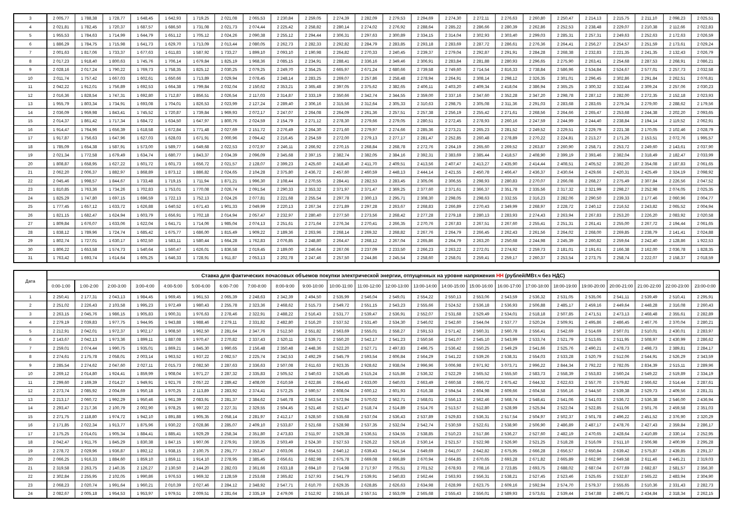| 3 | 2 005,77 | 1 788,38 | 1 728,77 | 1 648,45 | 1 642,93 | 1 719,25 | 2 021,08 | 2 065,53 | 2 230,84 | 2 259,05 | 2 274,39 | 2 282,09 | 2 279,53 | 2 294,69 | 2 274,30 | 2 272,11 | 2 276,63 | 2 260,80 | 2 250,47 | 2 214,13 | 2 215,75 | 2 211,10 | 2 098,23 | 2 025,51 |
| 4 | 2 021,81 | 1 782,45 | 1 720,37 | 1 687,57 | 1 686,50 | 1 731,08 | 2 021,73 | 2 074,44 | 2 225,42 | 2 258,82 | 2 280,14 | 2 274,02 | 2 276,92 | 2 288,64 | 2 285,22 | 2 286,66 | 2 280,39 | 2 262,86 | 2 252,53 | 2 238,48 | 2 229,07 | 2 210,38 | 2 112,66 | 2 022,83 |
| 5 | 1 955,53 | 1 784,63 | 1 714,99 | 1 644,79 | 1 651,12 | 1 705,12 | 2 024,26 | 2 090,38 | 2 255,12 | 2 294,44 | 2 306,31 | 2 297,63 | 2 300,89 | 2 334,15 | 2 314,04 | 2 302,93 | 2 303,40 | 2 299,03 | 2 285,31 | 2 257,31 | 2 249,63 | 2 252,63 | 2 172,63 | 2 026,59 |
| 6 | 1 886,29 | 1 784,75 | 1 715,98 | 1 641,73 | 1 629,70 | 1 713,09 | 2 013,44 | 2 080,05 | 2 262,73 | 2 282,33 | 2 292,82 | 2 284,79 | 2 283,85 | 2 293,18 | 2 283,69 | 2 287,72 | 2 286,61 | 2 276,36 | 2 264,41 | 2 256,27 | 2 254,57 | 2 251,59 | 2 173,61 | 2 029,24 |
| 7 | 2 001,63 | 1 817,06 | 1 733,37 | 1 677,63 | 1 611,83 | 1 587,92 | 1 733,27 | 1 899,10 | 2 093,10 | 2 190,98 | 2 264,82 | 2 270,33 | 2 240,45 | 2 239,37 | 2 279,04 | 2 292,87 | 2 291,91 | 2 284,28 | 2 268,38 | 2 232,83 | 2 221,35 | 2 241,35 | 2 132,43 | 2 026,79 |
| 8 | 2 017,23 | 1 918,40 | 1 800,63 | 1 745,76 | 1 706,14 | 1 679,84 | 1 825,19 | 1 968,36 | 2 085,15 | 2 234,91 | 2 288,41 | 2 336,16 | 2 349,46 | 2 306,91 | 2 283,84 | 2 281,88 | 2 280,93 | 2 296,65 | 2 275,90 | 2 263,41 | 2 254,68 | 2 287,53 | 2 268,91 | 2 086,21 |
| 9 | 2 028,16 | 2 017,24 | 1 790,22 | 1 769,73 | 1 758,35 | 1 825,12 | 2 030,25 | 2 079,25 | 2 249,70 | 2 354,25 | 2 665,97 | 2 671,24 | 2 680,66 | 2 739,58 | 2 749,60 | 2 714,54 | 2 816,33 | 2 738,84 | 2 586,96 | 2 534,84 | 2 524,67 | 2 577,01 | 2 257,73 | 2 032,58 |
| 10 | 2 011,74 | 1 757,42 | 1 667,03 | 1 602,61 | 1 650,66 | 1 713,89 | 2 029,94 | 2 078,45 | 2 248,14 | 2 283,25 | 2 269,07 | 2 257,86 | 2 258,48 | 2 278,94 | 2 264,91 | 2 308,14 | 2 298,12 | 2 326,35 | 2 301,01 | 2 296,45 | 2 302,86 | 2 291,84 | 2 262,51 | 2 076,81 |
| 11 | 2 042,22 | 1 912,01 | 1 756,89 | 1 692,53 | 1 664,38 | 1 799,84 | 2 032,04 | 2 150,62 | 2 353,21 | 2 365,48 | 2 397,05 | 2 375,62 | 2 382,65 | 2 406,11 | 2 403,20 | 2 409,34 | 2 418,04 | 2 386,94 | 2 365,25 | 2 300,32 | 2 322,44 | 2 309,24 | 2 257,06 | 2 030,23 |
| 12 | 2 016,36 | 1 828,54 | 1 747,31 | 1 692,80 | 1 712,87 | 1 856,51 | 2 026,54 | 2 117,03 | 2 314,87 | 2 333,19 | 2 350,66 | 2 342,74 | 2 344,55 | 2 359,00 | 2 337,16 | 2 347,60 | 2 352,28 | 2 347,20 | 2 298,78 | 2 287,12 | 2 282,00 | 2 272,35 | 2 152,18 | 2 023,93 |
| 13 | 1 955,79 | 1 803,34 | 1 734,91 | 1 693,08 | 1 704,01 | 1 826,53 | 2 023,99 | 2 127,24 | 2 289,40 | 2 306,16 | 2 315,56 | 2 312,64 | 2 305,33 | 2 310,63 | 2 298,75 | 2 305,08 | 2 311,36 | 2 291,03 | 2 283,68 | 2 283,65 | 2 279,34 | 2 279,00 | 2 288,62 | 2 179,56 |
| 14 | 2 036,09 | 1 959,98 | 1 843,41 | 1 745,52 | 1 720,87 | 1 739,84 | 1 969,93 | 2 072,17 | 2 247,07 | 2 264,08 | 2 264,09 | 2 261,36 | 2 257,51 | 2 257,38 | 2 256,19 | 2 255,42 | 2 271,61 | 2 268,56 | 2 264,66 | 2 265,47 | 2 253,68 | 2 244,38 | 2 202,20 | 2 093,65 |
| 15 | 2 014,37 | 1 861,42 | 1 717,34 | 1 684,72 | 1 634,50 | 1 647,97 | 1 800,76 | 2 024,59 | 2 154,79 | 2 271,12 | 2 278,30 | 2 279,66 | 2 279,05 | 2 280,51 | 2 272,45 | 2 278,93 | 2 260,16 | 2 247,59 | 2 244,99 | 2 244,40 | 2 238,84 | 2 194,14 | 2 119,52 | 2 062,91 |
| 16 | 1 914,47 | 1 764,96 | 1 656,39 | 1 618,58 | 1 672,84 | 1 771,48 | 2 027,69 | 2 151,72 | 2 276,49 | 2 264,30 | 2 271,60 | 2 279,97 | 2 274,66 | 2 285,36 | 2 273,21 | 2 265,23 | 2 281,52 | 2 249,52 | 2 229,51 | 2 229,79 | 2 221,38 | 2 170,05 | 2 102,46 | 2 028,79 |
| 17 | 1 917,87 | 1 756,63 | 1 647,96 | 1 627,03 | 1 628,03 | 1 671,91 | 2 000,96 | 2 094,42 | 2 216,45 | 2 254,59 | 2 272,00 | 2 279,13 | 2 277,17 | 2 281,47 | 2 252,85 | 2 260,48 | 2 278,89 | 2 270,22 | 2 224,81 | 2 213,27 | 2 171,26 | 2 153,51 | 2 072,76 | 1 995,57 |
| 18 | 1 785,09 | 1 654,38 | 1 587,91 | 1 573,00 | 1 589,77 | 1 649,68 | 2 022,53 | 2 072,97 | 2 246,11 | 2 266,92 | 2 270,15 | 2 268,84 | 2 268,78 | 2 272,76 | 2 264,19 | 2 265,60 | 2 269,52 | 2 263,87 | 2 260,90 | 2 258,71 | 2 253,72 | 2 249,60 | 2 143,61 | 2 037,90 |
| 19 | 2 021,34 | 1 772,58 | 1 679,49 | 1 634,74 | 1 680,77 | 1 843,37 | 2 034,39 | 2 096,09 | 2 345,68 | 2 397,15 | 2 382,74 | 2 382,05 | 2 384,16 | 2 392,31 | 2 383,69 | 2 385,44 | 2 418,57 | 2 408,90 | 2 399,19 | 2 393,46 | 2 382,04 | 2 318,49 | 2 182,47 | 2 033,99 |
| 20 | 1 808,87 | 1 658,95 | 1 627,22 | 1 601,72 | 1 601,73 | 1 656,72 | 2 021,57 | 2 128,07 | 2 399,23 | 2 425,60 | 2 418,40 | 2 411,70 | 2 409,51 | 2 413,56 | 2 407,47 | 2 413,27 | 2 435,90 | 2 414,44 | 2 408,51 | 2 405,52 | 2 392,20 | 2 354,08 | 2 187,83 | 2 061,65 |
| 21 | 2 062,20 | 2 006,37 | 1 882,97 | 1 868,89 | 1 873,12 | 1 886,82 | 2 024,65 | 2 104,28 | 2 375,80 | 2 436,72 | 2 457,60 | 2 460,59 | 2 448,13 | 2 444,14 | 2 421,55 | 2 450,78 | 2 466,47 | 2 436,37 | 2 430,64 | 2 429,66 | 2 420,31 | 2 425,49 | 2 324,19 | 2 098,92 |
| 22 | 2 045,46 | 1 998,57 | 1 844,67 | 1 733,48 | 1 719,15 | 1 711,94 | 1 871,21 | 1 996,30 | 2 108,44 | 2 270,55 | 2 284,41 | 2 282,53 | 2 283,45 | 2 305,06 | 2 306,55 | 2 298,93 | 2 280,83 | 2 270,07 | 2 266,08 | 2 268,27 | 2 275,49 | 2 307,84 | 2 226,56 | 2 047,52 |
| 23 | 1 810,85 | 1 763,36 | 1 734,26 | 1 702,83 | 1 753,01 | 1 770,08 | 2 026,74 | 2 091,54 | 2 290,33 | 2 353,32 | 2 371,97 | 2 371,47 | 2 369,25 | 2 377,60 | 2 371,61 | 2 366,37 | 2 351,78 | 2 335,56 | 2 317,32 | 2 321,99 | 2 298,27 | 2 252,98 | 2 074,05 | 2 025,35 |
| 24 | 1 825,29 | 1 747,80 | 1 697,15 | 1 696,59 | 1 722,13 | 1 752,13 | 2 024,26 | 2 077,81 | 2 221,68 | 2 255,54 | 2 297,78 | 2 300,13 | 2 295,71 | 2 308,30 | 2 298,05 | 2 298,63 | 2 332,55 | 2 316,23 | 2 282,06 | 2 290,50 | 2 239,33 | 2 177,46 | 2 060,96 | 2 004,77 |
| 25 | 1 777,45 | 1 657,12 | 1 633,72 | 1 626,88 | 1 640,52 | 1 671,43 | 1 901,33 | 2 049,99 | 2 220,13 | 2 267,34 | 2 271,89 | 2 297,28 | 2 263,67 | 2 268,83 | 2 266,89 | 2 270,43 | 2 349,99 | 2 268,97 | 2 228,72 | 2 240,12 | 2 216,52 | 2 243,82 | 2 065,52 | 2 004,94 |
| 26 | 1 821,15 | 1 682,47 | 1 624,94 | 1 603,79 | 1 656,91 | 1 702,18 | 2 014,94 | 2 057,47 | 2 232,97 | 2 280,40 | 2 277,50 | 2 273,56 | 2 268,42 | 2 277,28 | 2 279,18 | 2 280,13 | 2 283,93 | 2 274,43 | 2 263,94 | 2 267,83 | 2 253,20 | 2 226,20 | 2 083,92 | 2 020,58 |
| 27 | 1 809,84 | 1 676,07 | 1 633,06 | 1 622,04 | 1 641,71 | 1 714,06 | 1 985,04 | 2 074,13 | 2 251,61 | 2 271,64 | 2 276,34 | 2 270,41 | 2 266,35 | 2 270,76 | 2 267,83 | 2 267,51 | 2 267,60 | 2 255,41 | 2 251,31 | 2 261,41 | 2 255,00 | 2 267,72 | 2 194,44 | 2 061,65 |
| 28 | 1 838,12 | 1 789,96 | 1 724,74 | 1 685,42 | 1 675,77 | 1 686,00 | 1 815,49 | 1 909,22 | 2 189,36 | 2 263,96 | 2 268,14 | 2 269,32 | 2 268,82 | 2 267,76 | 2 264,79 | 2 266,45 | 2 262,43 | 2 261,56 | 2 264,02 | 2 268,00 | 2 269,85 | 2 238,79 | 2 141,41 | 2 024,88 |
| 29 | 1 802,74 | 1 727,01 | 1 630,17 | 1 602,50 | 1 583,11 | 1 580,44 | 1 664,28 | 1 762,83 | 2 076,85 | 2 248,80 | 2 264,47 | 2 268,12 | 2 267,04 | 2 265,86 | 2 264,79 | 2 263,20 | 2 250,68 | 2 244,98 | 2 245,39 | 2 260,82 | 2 259,64 | 2 242,40 | 2 128,86 | 1 922,53 |
| 30 | 1 806,22 | 1 653,58 | 1 574,73 | 1 540,64 | 1 560,47 | 1 626,01 | 1 836,58 | 2 019,45 | 2 189,00 | 2 246,64 | 2 267,06 | 2 237,09 | 2 233,50 | 2 266,23 | 2 263,22 | 2 272,01 | 2 274,92 | 2 259,73 | 2 181,01 | 2 191,61 | 2 166,38 | 2 162,00 | 2 036,78 | 1 828,35 |
| 31 | 1 763,42 | 1 693,74 | 1 614,64 | 1 605,25 | 1 646,33 | 1 728,91 | 1 911,87 | 2 053,13 | 2 202,78 | 2 247,46 | 2 257,50 | 2 244,86 | 2 245,54 | 2 258,60 | 2 258,01 | 2 259,41 | 2 259,17 | 2 260,37 | 2 253,54 | 2 273,75 | 2 258,74 | 2 222,07 | 2 158,37 | 2 018,59 |
| Дата | Ставка для фактических почасовых объемов покупки электрической энергии, отпущенных на уровне напряжения НН (рублей/МВт.ч без НДС) | | | | | | | | | | | | | | | | | | | | | | | |
| --- | --- | --- | --- | --- | --- | --- | --- | --- | --- | --- | --- | --- | --- | --- | --- | --- | --- | --- | --- | --- | --- | --- | --- | --- |
| | 0:00-1:00 | 1:00-2:00 | 2:00-3:00 | 3:00-4:00 | 4:00-5:00 | 5:00-6:00 | 6:00-7:00 | 7:00-8:00 | 8:00-9:00 | 9:00-10:00 | 10:00-11:00 | 11:00-12:00 | 12:00-13:00 | 13:00-14:00 | 14:00-15:00 | 15:00-16:00 | 16:00-17:00 | 17:00-18:00 | 18:00-19:00 | 19:00-20:00 | 20:00-21:00 | 21:00-22:00 | 22:00-23:00 | 23:00-0:00 |
| 1 | 2 250,41 | 2 177,31 | 2 043,13 | 1 984,45 | 1 969,45 | 1 961,53 | 2 065,39 | 2 248,63 | 2 342,39 | 2 494,50 | 2 535,99 | 2 546,04 | 2 549,01 | 2 554,22 | 2 550,13 | 2 553,06 | 2 543,59 | 2 536,32 | 2 531,05 | 2 535,06 | 2 541,11 | 2 539,49 | 2 510,41 | 2 295,91 |
| 2 | 2 251,02 | 2 226,43 | 2 103,58 | 1 995,23 | 1 972,49 | 1 980,43 | 2 255,78 | 2 323,36 | 2 468,62 | 2 515,73 | 2 549,72 | 2 551,15 | 2 543,23 | 2 555,66 | 2 524,52 | 2 536,18 | 2 536,93 | 2 506,88 | 2 485,17 | 2 459,16 | 2 449,64 | 2 448,28 | 2 316,08 | 2 260,43 |
| 3 | 2 263,15 | 2 045,76 | 1 986,15 | 1 905,83 | 1 900,31 | 1 976,63 | 2 278,46 | 2 322,91 | 2 488,22 | 2 516,43 | 2 531,77 | 2 539,47 | 2 536,91 | 2 552,07 | 2 531,68 | 2 529,49 | 2 534,01 | 2 518,18 | 2 507,85 | 2 471,51 | 2 473,13 | 2 468,48 | 2 355,61 | 2 282,89 |
| 4 | 2 279,19 | 2 039,83 | 1 977,75 | 1 944,95 | 1 943,88 | 1 988,46 | 2 279,11 | 2 331,82 | 2 482,80 | 2 516,20 | 2 537,52 | 2 531,40 | 2 534,30 | 2 546,02 | 2 542,60 | 2 544,04 | 2 537,77 | 2 520,24 | 2 509,91 | 2 495,86 | 2 486,45 | 2 467,76 | 2 370,04 | 2 280,21 |
| 5 | 2 212,91 | 2 042,01 | 1 972,37 | 1 902,17 | 1 908,50 | 1 962,50 | 2 281,64 | 2 347,76 | 2 512,50 | 2 551,82 | 2 563,69 | 2 555,01 | 2 558,27 | 2 591,53 | 2 571,42 | 2 560,31 | 2 560,78 | 2 556,41 | 2 542,69 | 2 514,69 | 2 507,01 | 2 510,01 | 2 430,01 | 2 283,97 |
| 6 | 2 143,67 | 2 042,13 | 1 973,36 | 1 899,11 | 1 887,08 | 1 970,47 | 2 270,82 | 2 337,43 | 2 520,11 | 2 539,71 | 2 550,20 | 2 542,17 | 2 541,23 | 2 550,56 | 2 541,07 | 2 545,10 | 2 543,99 | 2 533,74 | 2 521,79 | 2 513,65 | 2 511,95 | 2 508,97 | 2 430,99 | 2 286,62 |
| 7 | 2 259,01 | 2 074,44 | 1 990,75 | 1 935,01 | 1 869,21 | 1 845,30 | 1 990,65 | 2 156,48 | 2 350,48 | 2 448,36 | 2 522,20 | 2 527,71 | 2 497,83 | 2 496,75 | 2 536,42 | 2 550,25 | 2 549,29 | 2 541,66 | 2 525,76 | 2 490,21 | 2 478,73 | 2 498,73 | 2 389,81 | 2 284,17 |
| 8 | 2 274,61 | 2 175,78 | 2 058,01 | 2 003,14 | 1 963,52 | 1 937,22 | 2 082,57 | 2 225,74 | 2 342,53 | 2 492,29 | 2 545,79 | 2 593,54 | 2 606,84 | 2 564,29 | 2 541,22 | 2 539,26 | 2 538,31 | 2 554,03 | 2 533,28 | 2 520,79 | 2 512,06 | 2 544,91 | 2 526,29 | 2 343,59 |
| 9 | 2 285,54 | 2 274,62 | 2 047,60 | 2 027,11 | 2 015,73 | 2 082,50 | 2 287,63 | 2 336,63 | 2 507,08 | 2 611,63 | 2 923,35 | 2 928,62 | 2 938,04 | 2 996,96 | 3 006,98 | 2 971,92 | 3 073,71 | 2 996,22 | 2 844,34 | 2 792,22 | 2 782,05 | 2 834,39 | 2 515,11 | 2 289,96 |
| 10 | 2 269,12 | 2 014,80 | 1 924,41 | 1 859,99 | 1 908,04 | 1 971,27 | 2 287,32 | 2 335,83 | 2 505,52 | 2 540,63 | 2 526,45 | 2 515,24 | 2 515,86 | 2 536,32 | 2 522,29 | 2 565,52 | 2 555,50 | 2 583,73 | 2 558,39 | 2 553,83 | 2 560,24 | 2 549,22 | 2 519,89 | 2 334,19 |
| 11 | 2 299,60 | 2 169,39 | 2 014,27 | 1 949,91 | 1 921,76 | 2 057,22 | 2 289,42 | 2 408,00 | 2 610,59 | 2 622,86 | 2 654,43 | 2 633,00 | 2 640,03 | 2 663,49 | 2 660,58 | 2 666,72 | 2 675,42 | 2 644,32 | 2 622,63 | 2 557,70 | 2 579,82 | 2 566,62 | 2 514,44 | 2 287,61 |
| 12 | 2 273,74 | 2 085,92 | 2 004,69 | 1 950,18 | 1 970,25 | 2 113,89 | 2 283,92 | 2 374,41 | 2 572,25 | 2 590,57 | 2 608,04 | 2 600,12 | 2 601,93 | 2 616,38 | 2 594,54 | 2 604,98 | 2 609,66 | 2 604,58 | 2 556,16 | 2 544,50 | 2 539,38 | 2 529,73 | 2 409,56 | 2 281,31 |
| 13 | 2 213,17 | 2 060,72 | 1 992,29 | 1 950,46 | 1 961,39 | 2 083,91 | 2 281,37 | 2 384,62 | 2 546,78 | 2 563,54 | 2 572,94 | 2 570,02 | 2 562,71 | 2 568,01 | 2 556,13 | 2 562,46 | 2 568,74 | 2 548,41 | 2 541,06 | 2 541,03 | 2 536,72 | 2 536,38 | 2 546,00 | 2 436,94 |
| 14 | 2 293,47 | 2 217,36 | 2 100,79 | 2 002,90 | 1 978,25 | 1 997,22 | 2 227,31 | 2 329,55 | 2 504,45 | 2 521,46 | 2 521,47 | 2 518,74 | 2 514,89 | 2 514,76 | 2 513,57 | 2 512,80 | 2 528,99 | 2 525,94 | 2 522,04 | 2 522,85 | 2 511,06 | 2 501,76 | 2 459,58 | 2 351,03 |
| 15 | 2 271,75 | 2 118,80 | 1 974,72 | 1 942,10 | 1 891,88 | 1 905,35 | 2 058,14 | 2 281,97 | 2 412,17 | 2 528,50 | 2 535,68 | 2 537,04 | 2 536,43 | 2 537,89 | 2 529,83 | 2 536,31 | 2 517,54 | 2 504,97 | 2 502,37 | 2 501,78 | 2 496,22 | 2 451,52 | 2 376,90 | 2 320,29 |
| 16 | 2 171,85 | 2 022,34 | 1 913,77 | 1 875,96 | 1 930,22 | 2 028,86 | 2 285,07 | 2 409,10 | 2 533,87 | 2 521,68 | 2 528,98 | 2 537,35 | 2 532,04 | 2 542,74 | 2 530,59 | 2 522,61 | 2 538,90 | 2 506,90 | 2 486,89 | 2 487,17 | 2 478,76 | 2 427,43 | 2 359,84 | 2 286,17 |
| 17 | 2 175,25 | 2 014,01 | 1 905,34 | 1 884,41 | 1 885,41 | 1 929,29 | 2 258,34 | 2 351,80 | 2 473,83 | 2 511,97 | 2 529,38 | 2 536,51 | 2 534,55 | 2 538,85 | 2 510,23 | 2 517,86 | 2 536,27 | 2 527,60 | 2 482,19 | 2 470,65 | 2 428,64 | 2 410,89 | 2 330,14 | 2 252,95 |
| 18 | 2 042,47 | 1 911,76 | 1 845,29 | 1 830,38 | 1 847,15 | 1 907,06 | 2 279,91 | 2 330,35 | 2 503,49 | 2 524,30 | 2 527,53 | 2 526,22 | 2 526,16 | 2 530,14 | 2 521,57 | 2 522,98 | 2 526,90 | 2 521,25 | 2 518,28 | 2 516,09 | 2 511,10 | 2 506,98 | 2 400,99 | 2 295,28 |
| 19 | 2 278,72 | 2 029,96 | 1 936,87 | 1 892,12 | 1 938,15 | 2 100,75 | 2 291,77 | 2 353,47 | 2 603,06 | 2 654,53 | 2 640,12 | 2 639,43 | 2 641,54 | 2 649,69 | 2 641,07 | 2 642,82 | 2 675,95 | 2 666,28 | 2 656,57 | 2 650,84 | 2 639,42 | 2 575,87 | 2 439,85 | 2 291,37 |
| 20 | 2 066,25 | 1 916,33 | 1 884,60 | 1 859,10 | 1 859,11 | 1 914,10 | 2 278,95 | 2 385,45 | 2 656,61 | 2 682,98 | 2 675,78 | 2 669,08 | 2 666,89 | 2 670,94 | 2 664,85 | 2 670,65 | 2 693,28 | 2 671,82 | 2 665,89 | 2 662,90 | 2 649,58 | 2 611,46 | 2 445,21 | 2 319,03 |
| 21 | 2 319,58 | 2 263,75 | 2 140,35 | 2 126,27 | 2 130,50 | 2 144,20 | 2 282,03 | 2 361,66 | 2 633,18 | 2 694,10 | 2 714,98 | 2 717,97 | 2 705,51 | 2 701,52 | 2 678,93 | 2 708,16 | 2 723,85 | 2 693,75 | 2 688,02 | 2 687,04 | 2 677,69 | 2 682,87 | 2 581,57 | 2 356,30 |
| 22 | 2 302,84 | 2 255,95 | 2 102,05 | 1 990,86 | 1 976,53 | 1 969,32 | 2 128,59 | 2 253,68 | 2 365,82 | 2 527,93 | 2 541,79 | 2 539,91 | 2 540,83 | 2 562,44 | 2 563,93 | 2 556,31 | 2 538,21 | 2 527,45 | 2 523,46 | 2 525,65 | 2 532,87 | 2 565,22 | 2 483,94 | 2 304,90 |
| 23 | 2 068,23 | 2 020,74 | 1 991,64 | 1 960,21 | 2 010,39 | 2 027,46 | 2 284,12 | 2 348,92 | 2 547,71 | 2 610,70 | 2 629,35 | 2 628,85 | 2 626,63 | 2 634,98 | 2 628,99 | 2 623,75 | 2 609,16 | 2 592,94 | 2 574,70 | 2 579,37 | 2 555,65 | 2 510,36 | 2 331,43 | 2 282,73 |
| 24 | 2 082,67 | 2 005,18 | 1 954,53 | 1 953,97 | 1 979,51 | 2 009,51 | 2 281,64 | 2 335,19 | 2 479,06 | 2 512,92 | 2 555,16 | 2 557,51 | 2 553,09 | 2 565,68 | 2 555,43 | 2 556,01 | 2 589,93 | 2 573,61 | 2 539,44 | 2 547,88 | 2 496,71 | 2 434,84 | 2 318,34 | 2 262,15 |